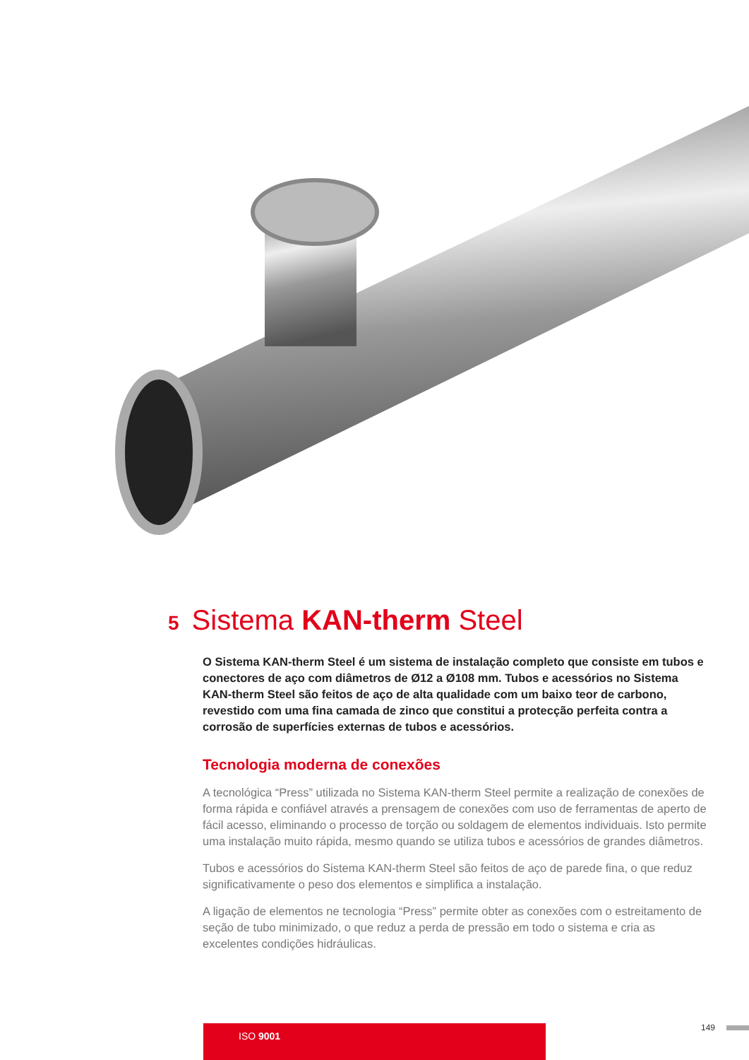5 Sistema KAN-therm Steel
O Sistema KAN-therm Steel é um sistema de instalação completo que consiste em tubos e conectores de aço com diâmetros de Ø12 a Ø108 mm. Tubos e acessórios no Sistema KAN-therm Steel são feitos de aço de alta qualidade com um baixo teor de carbono, revestido com uma fina camada de zinco que constitui a protecção perfeita contra a corrosão de superfícies externas de tubos e acessórios.
Tecnologia moderna de conexões
A tecnológica “Press” utilizada no Sistema KAN-therm Steel permite a realização de conexões de forma rápida e confiável através a prensagem de conexões com uso de ferramentas de aperto de fácil acesso, eliminando o processo de torção ou soldagem de elementos individuais. Isto permite uma instalação muito rápida, mesmo quando se utiliza tubos e acessórios de grandes diâmetros.
Tubos e acessórios do Sistema KAN-therm Steel são feitos de aço de parede fina, o que reduz significativamente o peso dos elementos e simplifica a instalação.
A ligação de elementos ne tecnologia “Press” permite obter as conexões com o estreitamento de seção de tubo minimizado, o que reduz a perda de pressão em todo o sistema e cria as excelentes condições hidráulicas.
ISO 9001 149